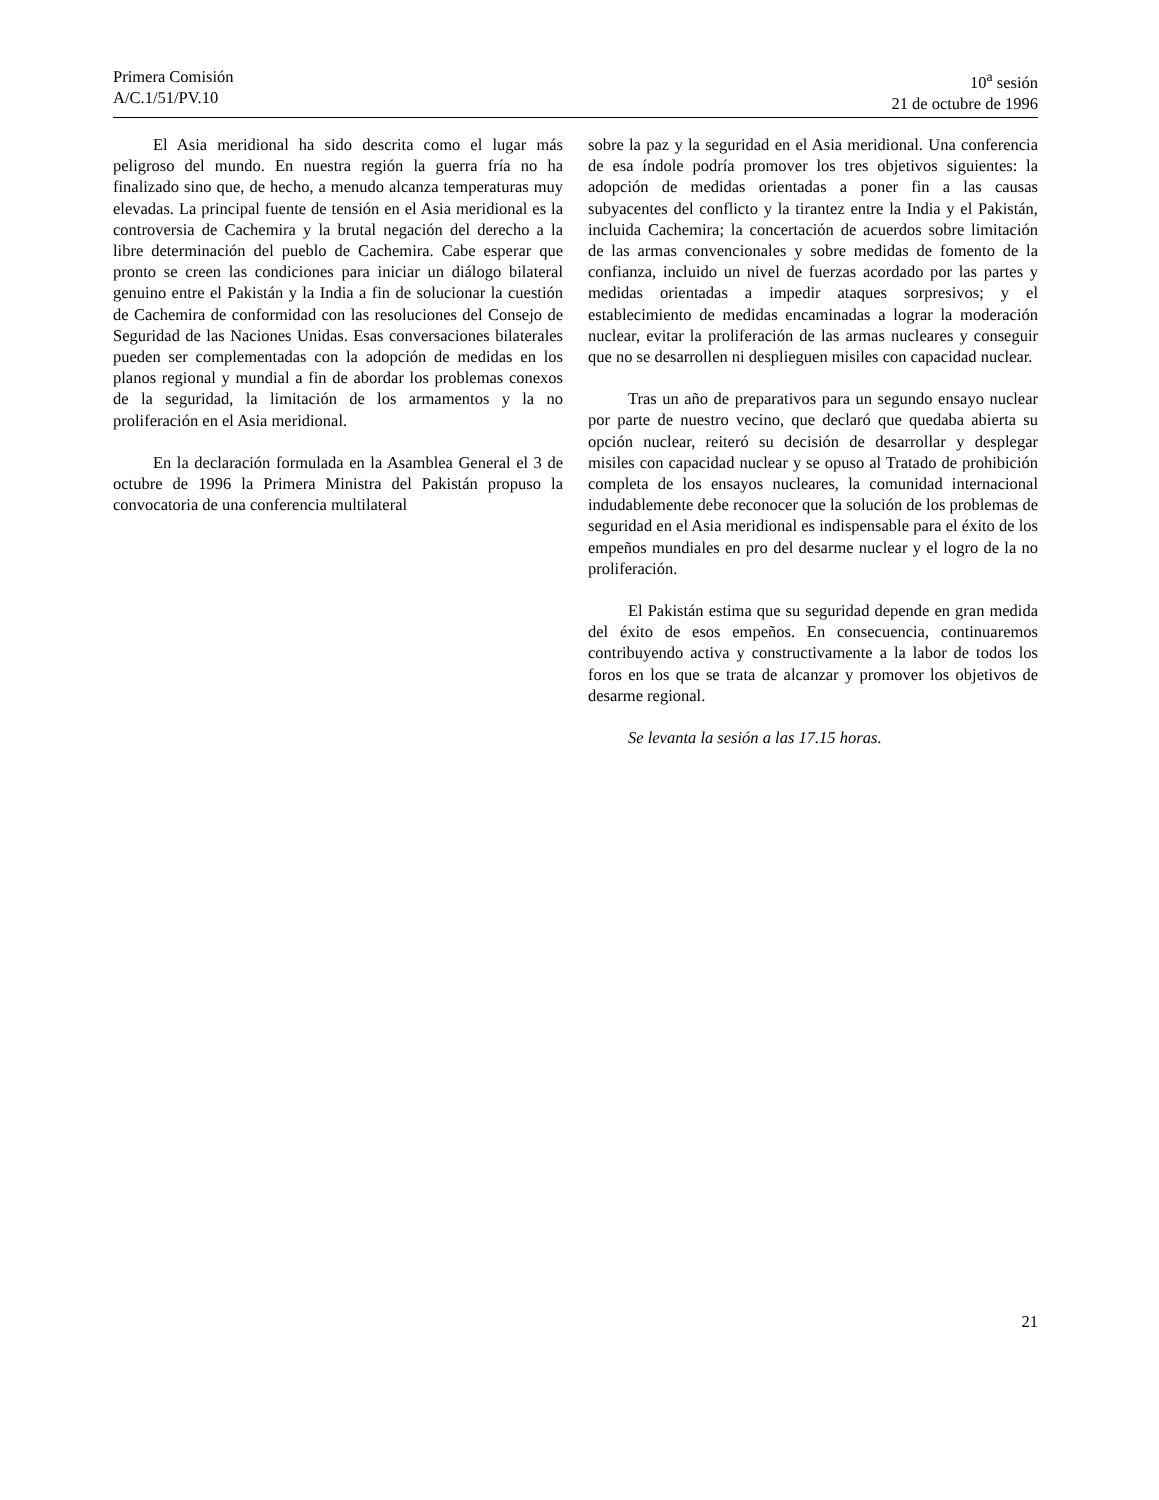Primera Comisión
A/C.1/51/PV.10
10<sup>a</sup> sesión
21 de octubre de 1996
El Asia meridional ha sido descrita como el lugar más peligroso del mundo. En nuestra región la guerra fría no ha finalizado sino que, de hecho, a menudo alcanza temperaturas muy elevadas. La principal fuente de tensión en el Asia meridional es la controversia de Cachemira y la brutal negación del derecho a la libre determinación del pueblo de Cachemira. Cabe esperar que pronto se creen las condiciones para iniciar un diálogo bilateral genuino entre el Pakistán y la India a fin de solucionar la cuestión de Cachemira de conformidad con las resoluciones del Consejo de Seguridad de las Naciones Unidas. Esas conversaciones bilaterales pueden ser complementadas con la adopción de medidas en los planos regional y mundial a fin de abordar los problemas conexos de la seguridad, la limitación de los armamentos y la no proliferación en el Asia meridional.
En la declaración formulada en la Asamblea General el 3 de octubre de 1996 la Primera Ministra del Pakistán propuso la convocatoria de una conferencia multilateral
sobre la paz y la seguridad en el Asia meridional. Una conferencia de esa índole podría promover los tres objetivos siguientes: la adopción de medidas orientadas a poner fin a las causas subyacentes del conflicto y la tirantez entre la India y el Pakistán, incluida Cachemira; la concertación de acuerdos sobre limitación de las armas convencionales y sobre medidas de fomento de la confianza, incluido un nivel de fuerzas acordado por las partes y medidas orientadas a impedir ataques sorpresivos; y el establecimiento de medidas encaminadas a lograr la moderación nuclear, evitar la proliferación de las armas nucleares y conseguir que no se desarrollen ni desplieguen misiles con capacidad nuclear.
Tras un año de preparativos para un segundo ensayo nuclear por parte de nuestro vecino, que declaró que quedaba abierta su opción nuclear, reiteró su decisión de desarrollar y desplegar misiles con capacidad nuclear y se opuso al Tratado de prohibición completa de los ensayos nucleares, la comunidad internacional indudablemente debe reconocer que la solución de los problemas de seguridad en el Asia meridional es indispensable para el éxito de los empeños mundiales en pro del desarme nuclear y el logro de la no proliferación.
El Pakistán estima que su seguridad depende en gran medida del éxito de esos empeños. En consecuencia, continuaremos contribuyendo activa y constructivamente a la labor de todos los foros en los que se trata de alcanzar y promover los objetivos de desarme regional.
Se levanta la sesión a las 17.15 horas.
21